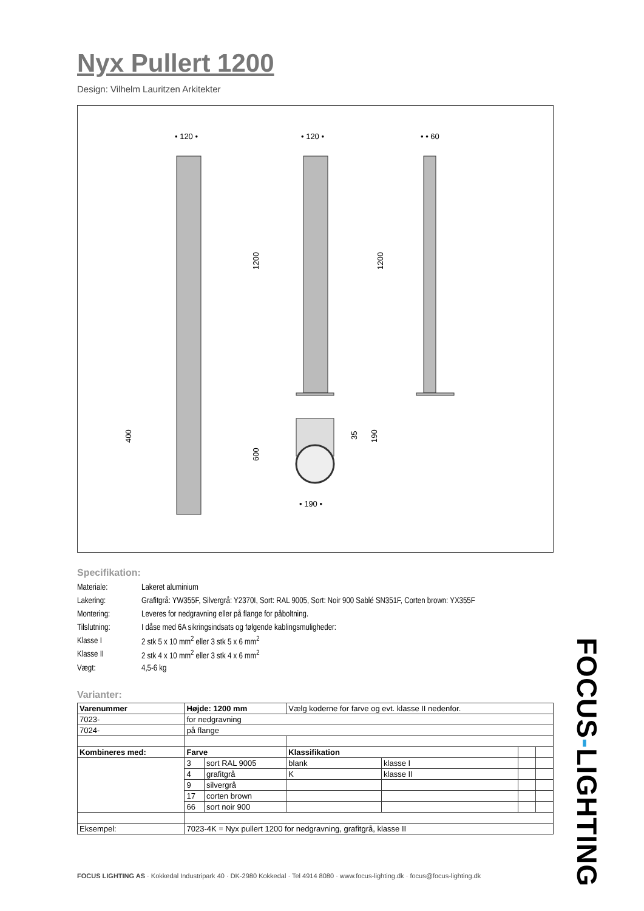Nyx Pullert 1200
Design: Vilhelm Lauritzen Arkitekter
• 120 •
• 120 •
• • 60
1200
1200
400
600
35
190
• 190 •
Specifikation:
| Materiale: | Lakeret aluminium |
| Lakering: | Grafitgrå: YW355F, Silvergrå: Y2370I, Sort: RAL 9005, Sort: Noir 900 Sablé SN351F, Corten brown: YX355F |
| Montering: | Leveres for nedgravning eller på flange for påboltning. |
| Tilslutning: | I dåse med 6A sikringsindsats og følgende kablingsmuligheder: |
| Klasse I | 2 stk 5 x 10 mm<sup>2</sup> eller 3 stk 5 x 6 mm<sup>2</sup> |
| Klasse II | 2 stk 4 x 10 mm<sup>2</sup> eller 3 stk 4 x 6 mm<sup>2</sup> |
| Vægt: | 4,5-6 kg |
Varianter:
| Varenummer | Højde: 1200 mm | | Vælg koderne for farve og evt. klasse II nedenfor. | | | |
| 7023- | for nedgravning | | | | | |
| 7024- | på flange | | | | | |
| Kombineres med: | Farve | | Klassifikation | | | |
| | 3 | sort RAL 9005 | blank | klasse I | | |
| | 4 | grafitgrå | K | klasse II | | |
| | 9 | silvergrå | | | | |
| | 17 | corten brown | | | | |
| | 66 | sort noir 900 | | | | |
| Eksempel: | 7023-4K = Nyx pullert 1200 for nedgravning, grafitgrå, klasse II | | | | | |
FOCUS LIGHTING AS · Kokkedal Industripark 40 · DK-2980 Kokkedal · Tel 4914 8080 · www.focus-lighting.dk · focus@focus-lighting.dk
FOCUS-LIGHTING